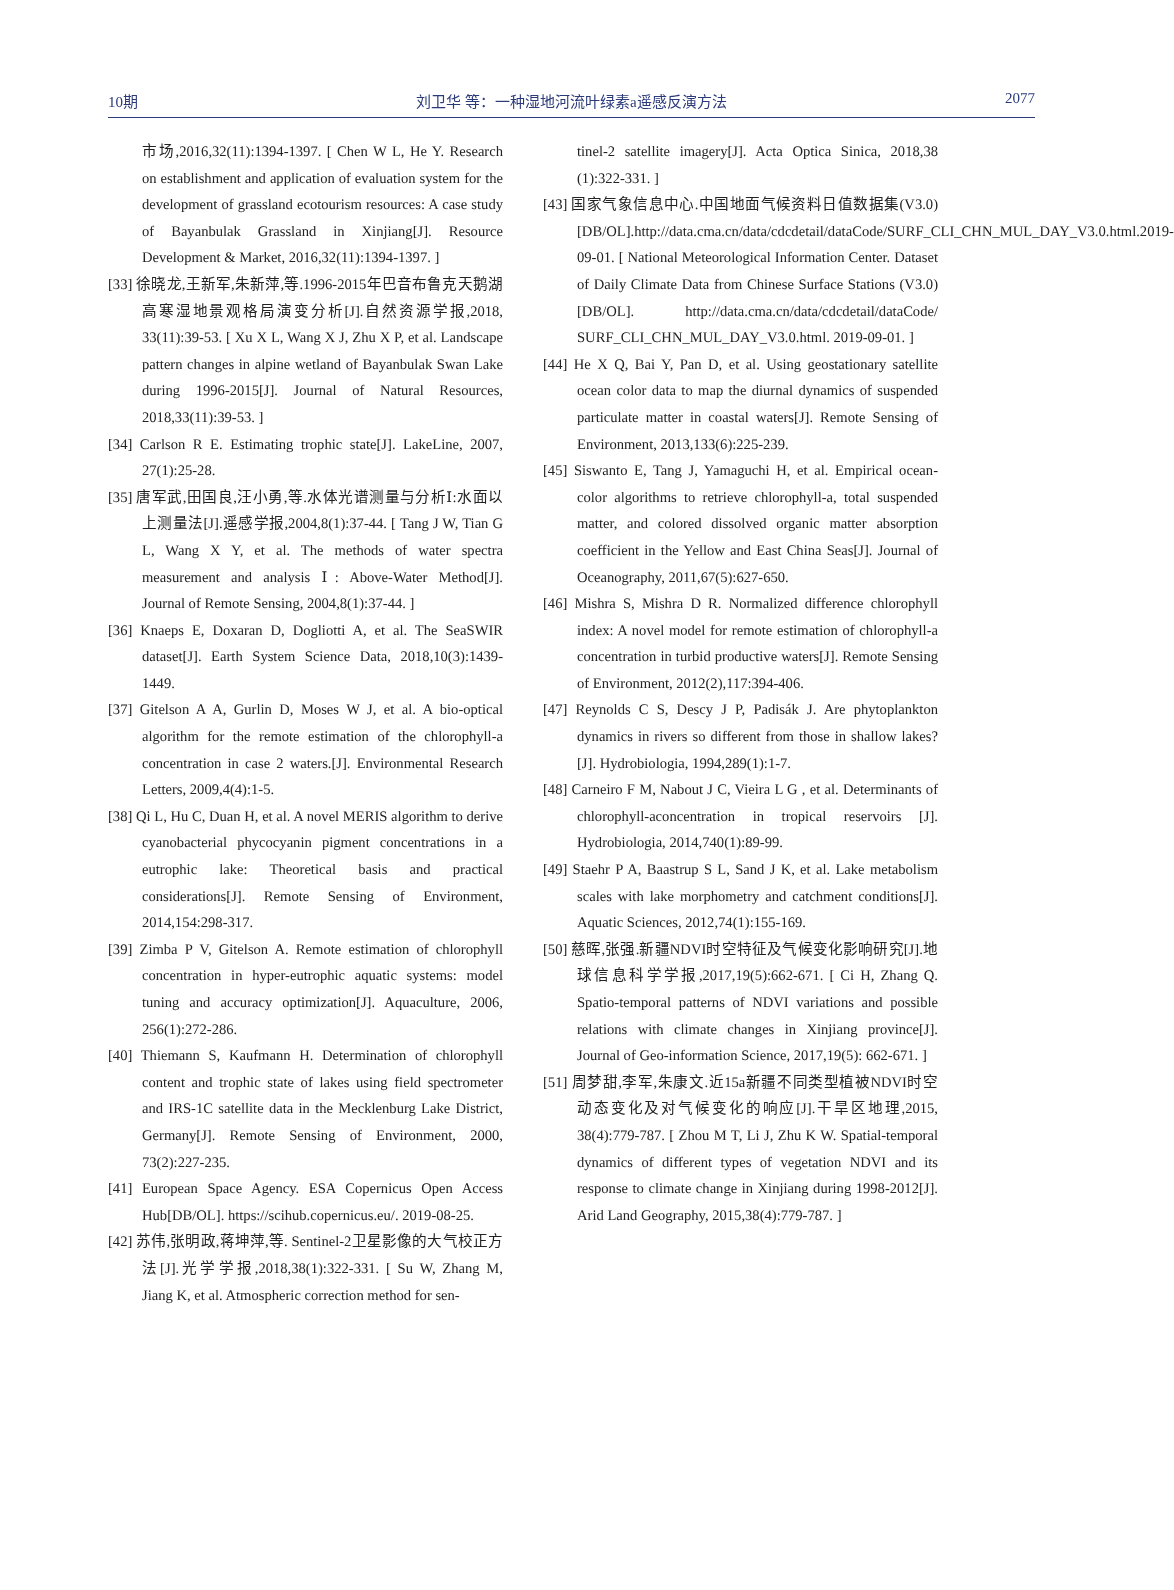10期 刘卫华 等：一种湿地河流叶绿素a遥感反演方法 2077
市场,2016,32(11):1394-1397. [ Chen W L, He Y. Research on establishment and application of evaluation system for the development of grassland ecotourism resources: A case study of Bayanbulak Grassland in Xinjiang[J]. Resource Development & Market, 2016,32(11):1394-1397. ]
[33] 徐晓龙,王新军,朱新萍,等.1996-2015年巴音布鲁克天鹅湖高寒湿地景观格局演变分析[J].自然资源学报,2018, 33(11):39-53. [ Xu X L, Wang X J, Zhu X P, et al. Landscape pattern changes in alpine wetland of Bayanbulak Swan Lake during 1996-2015[J]. Journal of Natural Resources, 2018,33(11):39-53. ]
[34] Carlson R E. Estimating trophic state[J]. LakeLine, 2007, 27(1):25-28.
[35] 唐军武,田国良,汪小勇,等.水体光谱测量与分析Ⅰ:水面以上测量法[J].遥感学报,2004,8(1):37-44. [ Tang J W, Tian G L, Wang X Y, et al. The methods of water spectra measurement and analysis Ⅰ: Above-Water Method[J]. Journal of Remote Sensing, 2004,8(1):37-44. ]
[36] Knaeps E, Doxaran D, Dogliotti A, et al. The SeaSWIR dataset[J]. Earth System Science Data, 2018,10(3):1439-1449.
[37] Gitelson A A, Gurlin D, Moses W J, et al. A bio-optical algorithm for the remote estimation of the chlorophyll-a concentration in case 2 waters.[J]. Environmental Research Letters, 2009,4(4):1-5.
[38] Qi L, Hu C, Duan H, et al. A novel MERIS algorithm to derive cyanobacterial phycocyanin pigment concentrations in a eutrophic lake: Theoretical basis and practical considerations[J]. Remote Sensing of Environment, 2014,154:298-317.
[39] Zimba P V, Gitelson A. Remote estimation of chlorophyll concentration in hyper-eutrophic aquatic systems: model tuning and accuracy optimization[J]. Aquaculture, 2006, 256(1):272-286.
[40] Thiemann S, Kaufmann H. Determination of chlorophyll content and trophic state of lakes using field spectrometer and IRS-1C satellite data in the Mecklenburg Lake District, Germany[J]. Remote Sensing of Environment, 2000, 73(2):227-235.
[41] European Space Agency. ESA Copernicus Open Access Hub[DB/OL]. https://scihub.copernicus.eu/. 2019-08-25.
[42] 苏伟,张明政,蒋坤萍,等. Sentinel-2卫星影像的大气校正方法[J].光学学报,2018,38(1):322-331. [ Su W, Zhang M, Jiang K, et al. Atmospheric correction method for sen-
tinel-2 satellite imagery[J]. Acta Optica Sinica, 2018,38 (1):322-331. ]
[43] 国家气象信息中心.中国地面气候资料日值数据集(V3.0) [DB/OL].http://data.cma.cn/data/cdcdetail/dataCode/SURF_CLI_CHN_MUL_DAY_V3.0.html.2019-09-01. [ National Meteorological Information Center. Dataset of Daily Climate Data from Chinese Surface Stations (V3.0) [DB/OL]. http://data.cma.cn/data/cdcdetail/dataCode/ SURF_CLI_CHN_MUL_DAY_V3.0.html. 2019-09-01. ]
[44] He X Q, Bai Y, Pan D, et al. Using geostationary satellite ocean color data to map the diurnal dynamics of suspended particulate matter in coastal waters[J]. Remote Sensing of Environment, 2013,133(6):225-239.
[45] Siswanto E, Tang J, Yamaguchi H, et al. Empirical ocean-color algorithms to retrieve chlorophyll-a, total suspended matter, and colored dissolved organic matter absorption coefficient in the Yellow and East China Seas[J]. Journal of Oceanography, 2011,67(5):627-650.
[46] Mishra S, Mishra D R. Normalized difference chlorophyll index: A novel model for remote estimation of chlorophyll-a concentration in turbid productive waters[J]. Remote Sensing of Environment, 2012(2),117:394-406.
[47] Reynolds C S, Descy J P, Padisák J. Are phytoplankton dynamics in rivers so different from those in shallow lakes?[J]. Hydrobiologia, 1994,289(1):1-7.
[48] Carneiro F M, Nabout J C, Vieira L G , et al. Determinants of chlorophyll-aconcentration in tropical reservoirs [J]. Hydrobiologia, 2014,740(1):89-99.
[49] Staehr P A, Baastrup S L, Sand J K, et al. Lake metabolism scales with lake morphometry and catchment conditions[J]. Aquatic Sciences, 2012,74(1):155-169.
[50] 慈晖,张强.新疆NDVI时空特征及气候变化影响研究[J].地球信息科学学报,2017,19(5):662-671. [ Ci H, Zhang Q. Spatio-temporal patterns of NDVI variations and possible relations with climate changes in Xinjiang province[J]. Journal of Geo-information Science, 2017,19(5): 662-671. ]
[51] 周梦甜,李军,朱康文.近15a新疆不同类型植被NDVI时空动态变化及对气候变化的响应[J].干旱区地理,2015, 38(4):779-787. [ Zhou M T, Li J, Zhu K W. Spatial-temporal dynamics of different types of vegetation NDVI and its response to climate change in Xinjiang during 1998-2012[J]. Arid Land Geography, 2015,38(4):779-787. ]